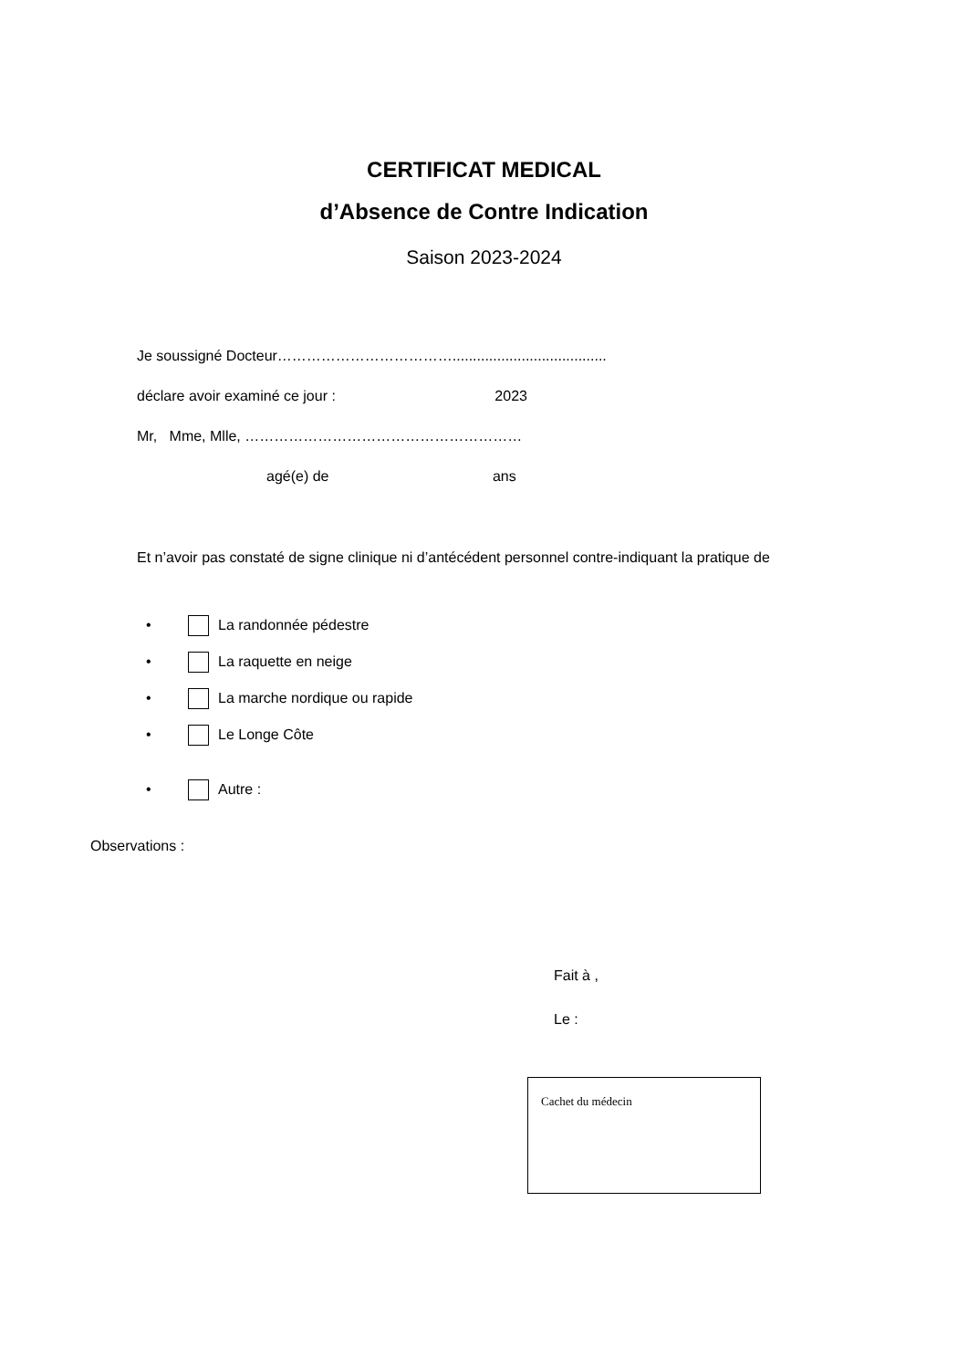CERTIFICAT MEDICAL
d’Absence de Contre Indication
Saison 2023-2024
Je soussigné Docteur………………………………......................................
déclare avoir examiné ce jour : 2023
Mr, Mme, Mlle, …………………………………………………
agé(e) de ans
Et n’avoir pas constaté de signe clinique ni d’antécédent personnel contre-indiquant la pratique de
• La randonnée pédestre
• La raquette en neige
• La marche nordique ou rapide
• Le Longe Côte
• Autre :
Observations :
Fait à ,
Le :
Cachet du médecin